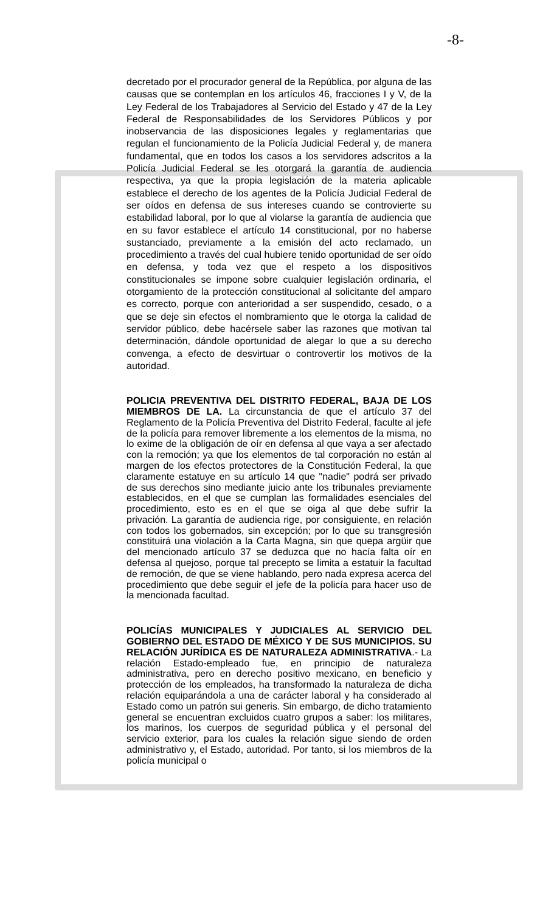-8-
decretado por el procurador general de la República, por alguna de las causas que se contemplan en los artículos 46, fracciones I y V, de la Ley Federal de los Trabajadores al Servicio del Estado y 47 de la Ley Federal de Responsabilidades de los Servidores Públicos y por inobservancia de las disposiciones legales y reglamentarias que regulan el funcionamiento de la Policía Judicial Federal y, de manera fundamental, que en todos los casos a los servidores adscritos a la Policía Judicial Federal se les otorgará la garantía de audiencia respectiva, ya que la propia legislación de la materia aplicable establece el derecho de los agentes de la Policía Judicial Federal de ser oídos en defensa de sus intereses cuando se controvierte su estabilidad laboral, por lo que al violarse la garantía de audiencia que en su favor establece el artículo 14 constitucional, por no haberse sustanciado, previamente a la emisión del acto reclamado, un procedimiento a través del cual hubiere tenido oportunidad de ser oído en defensa, y toda vez que el respeto a los dispositivos constitucionales se impone sobre cualquier legislación ordinaria, el otorgamiento de la protección constitucional al solicitante del amparo es correcto, porque con anterioridad a ser suspendido, cesado, o a que se deje sin efectos el nombramiento que le otorga la calidad de servidor público, debe hacérsele saber las razones que motivan tal determinación, dándole oportunidad de alegar lo que a su derecho convenga, a efecto de desvirtuar o controvertir los motivos de la autoridad.
POLICIA PREVENTIVA DEL DISTRITO FEDERAL, BAJA DE LOS MIEMBROS DE LA. La circunstancia de que el artículo 37 del Reglamento de la Policía Preventiva del Distrito Federal, faculte al jefe de la policía para remover libremente a los elementos de la misma, no lo exime de la obligación de oír en defensa al que vaya a ser afectado con la remoción; ya que los elementos de tal corporación no están al margen de los efectos protectores de la Constitución Federal, la que claramente estatuye en su artículo 14 que "nadie" podrá ser privado de sus derechos sino mediante juicio ante los tribunales previamente establecidos, en el que se cumplan las formalidades esenciales del procedimiento, esto es en el que se oiga al que debe sufrir la privación. La garantía de audiencia rige, por consiguiente, en relación con todos los gobernados, sin excepción; por lo que su transgresión constituirá una violación a la Carta Magna, sin que quepa argüir que del mencionado artículo 37 se deduzca que no hacía falta oír en defensa al quejoso, porque tal precepto se limita a estatuir la facultad de remoción, de que se viene hablando, pero nada expresa acerca del procedimiento que debe seguir el jefe de la policía para hacer uso de la mencionada facultad.
POLICÍAS MUNICIPALES Y JUDICIALES AL SERVICIO DEL GOBIERNO DEL ESTADO DE MÉXICO Y DE SUS MUNICIPIOS. SU RELACIÓN JURÍDICA ES DE NATURALEZA ADMINISTRATIVA.- La relación Estado-empleado fue, en principio de naturaleza administrativa, pero en derecho positivo mexicano, en beneficio y protección de los empleados, ha transformado la naturaleza de dicha relación equiparándola a una de carácter laboral y ha considerado al Estado como un patrón sui generis. Sin embargo, de dicho tratamiento general se encuentran excluidos cuatro grupos a saber: los militares, los marinos, los cuerpos de seguridad pública y el personal del servicio exterior, para los cuales la relación sigue siendo de orden administrativo y, el Estado, autoridad. Por tanto, si los miembros de la policía municipal o